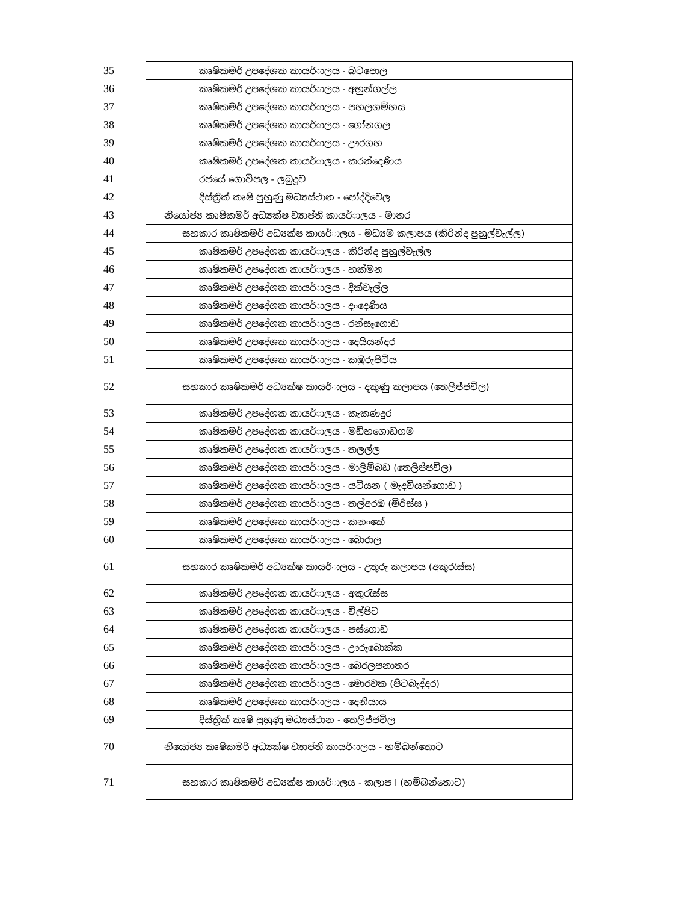| 35 | කෘෂිකමර් උපදේශක කායර්ාලය - බටපොල |
| 36 | කෘෂිකමර් උපදේශක කායර්ාලය - අහුන්ගල්ල |
| 37 | කෘෂිකමර් උපදේශක කායර්ාලය - පහලගම්හය |
| 38 | කෘෂිකමර් උපදේශක කායර්ාලය - ගෝනගල |
| 39 | කෘෂිකමර් උපදේශක කායර්ාලය - ඌරගහ |
| 40 | කෘෂිකමර් උපදේශක කායර්ාලය - කරන්දෙණිය |
| 41 | රජයේ ගොවිපල - ලබුදූව |
| 42 | දිස්ත්‍රික් කෘෂි පුහුණු මධ්‍යස්ථාන - පෝද්දිවෙල |
| 43 | නියෝජ්‍ය කෘෂිකමර් අධ්‍යක්ෂ ව්‍යාප්ති කායර්ාලය - මාතර |
| 44 | සහකාර කෘෂිකමර් අධ්‍යක්ෂ කායර්ාලය - මධ්‍යම කලාපය (කිරින්ද පුහුල්වැල්ල) |
| 45 | කෘෂිකමර් උපදේශක කායර්ාලය - කිරින්ද පුහුල්වැල්ල |
| 46 | කෘෂිකමර් උපදේශක කායර්ාලය - හක්මන |
| 47 | කෘෂිකමර් උපදේශක කායර්ාලය - දික්වැල්ල |
| 48 | කෘෂිකමර් උපදේශක කායර්ාලය - දංදෙණිය |
| 49 | කෘෂිකමර් උපදේශක කායර්ාලය - රන්සෑගොඩ |
| 50 | කෘෂිකමර් උපදේශක කායර්ාලය - දෙයියන්දර |
| 51 | කෘෂිකමර් උපදේශක කායර්ාලය - කඹුරුපිටිය |
| 52 | සහකාර කෘෂිකමර් අධ්‍යක්ෂ කායර්ාලය - දකුණු කලාපය (තෙලිජ්ජවිල) |
| 53 | කෘෂිකමර් උපදේශක කායර්ාලය - කැකණදුර |
| 54 | කෘෂිකමර් උපදේශක කායර්ාලය - මඩිහගොඩගම |
| 55 | කෘෂිකමර් උපදේශක කායර්ාලය - තලල්ල |
| 56 | කෘෂිකමර් උපදේශක කායර්ාලය - මාලිම්බඩ (තෙලිජ්ජවිල) |
| 57 | කෘෂිකමර් උපදේශක කායර්ාලය - යටියන ( මැදවියන්ගොඩ ) |
| 58 | කෘෂිකමර් උපදේශක කායර්ාලය - තල්අරඹ (මිරිස්ස ) |
| 59 | කෘෂිකමර් උපදේශක කායර්ාලය - කනංකේ |
| 60 | කෘෂිකමර් උපදේශක කායර්ාලය - බොරාල |
| 61 | සහකාර කෘෂිකමර් අධ්‍යක්ෂ කායර්ාලය - උතුරු කලාපය (අකුරැස්ස) |
| 62 | කෘෂිකමර් උපදේශක කායර්ාලය - අකුරැස්ස |
| 63 | කෘෂිකමර් උපදේශක කායර්ාලය - විල්පිට |
| 64 | කෘෂිකමර් උපදේශක කායර්ාලය - පස්ගොඩ |
| 65 | කෘෂිකමර් උපදේශක කායර්ාලය - ඌරුබොක්ක |
| 66 | කෘෂිකමර් උපදේශක කායර්ාලය - බෙරලපනාතර |
| 67 | කෘෂිකමර් උපදේශක කායර්ාලය - මොරවක (පිටබැද්දර) |
| 68 | කෘෂිකමර් උපදේශක කායර්ාලය - දෙනියාය |
| 69 | දිස්ත්‍රික් කෘෂි පුහුණු මධ්‍යස්ථාන - තෙලිජ්ජවිල |
| 70 | නියෝජ්‍ය කෘෂිකමර් අධ්‍යක්ෂ ව්‍යාප්ති කායර්ාලය - හම්බන්තොට |
| 71 | සහකාර කෘෂිකමර් අධ්‍යක්ෂ කායර්ාලය - කලාප I (හම්බන්තොට) |